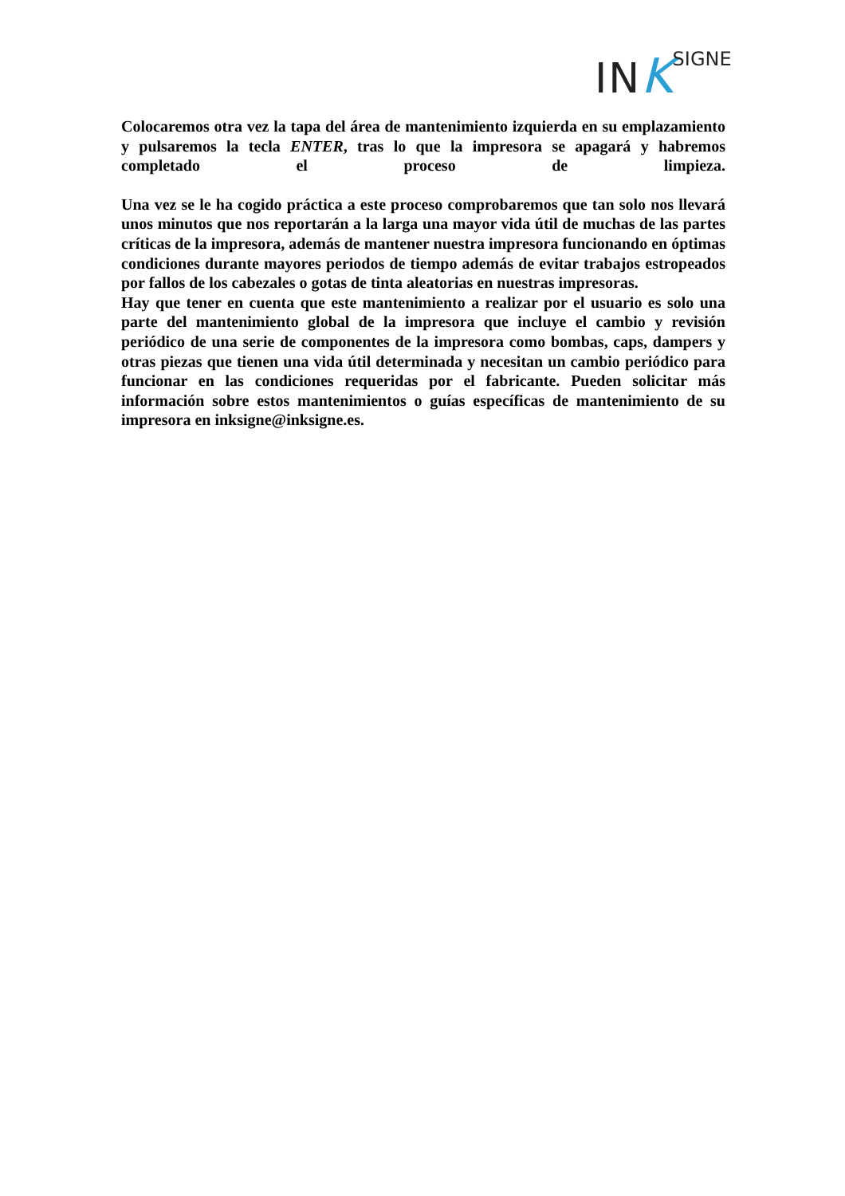IN KSIGNE
Colocaremos otra vez la tapa del área de mantenimiento izquierda en su emplazamiento y pulsaremos la tecla ENTER, tras lo que la impresora se apagará y habremos completado el proceso de limpieza.
Una vez se le ha cogido práctica a este proceso comprobaremos que tan solo nos llevará unos minutos que nos reportarán a la larga una mayor vida útil de muchas de las partes críticas de la impresora, además de mantener nuestra impresora funcionando en óptimas condiciones durante mayores periodos de tiempo además de evitar trabajos estropeados por fallos de los cabezales o gotas de tinta aleatorias en nuestras impresoras.
Hay que tener en cuenta que este mantenimiento a realizar por el usuario es solo una parte del mantenimiento global de la impresora que incluye el cambio y revisión periódico de una serie de componentes de la impresora como bombas, caps, dampers y otras piezas que tienen una vida útil determinada y necesitan un cambio periódico para funcionar en las condiciones requeridas por el fabricante. Pueden solicitar más información sobre estos mantenimientos o guías específicas de mantenimiento de su impresora en inksigne@inksigne.es.